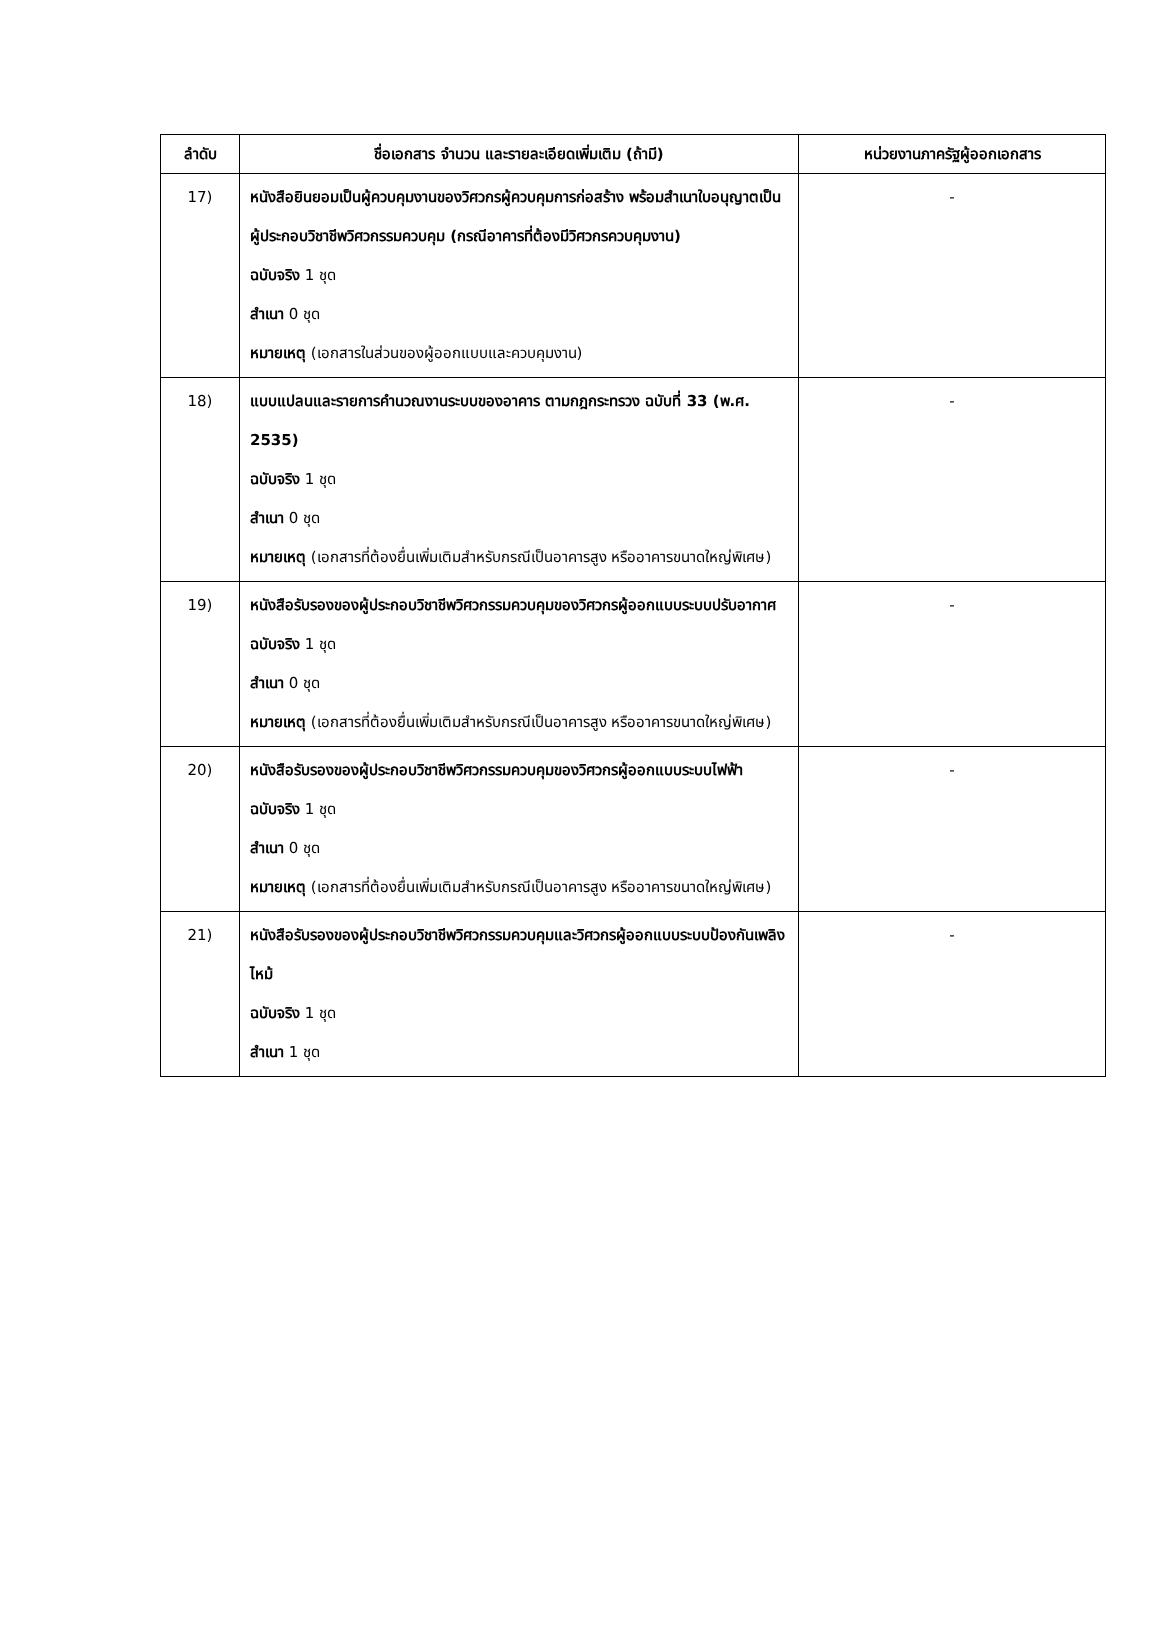| ลำดับ | ชื่อเอกสาร จำนวน และรายละเอียดเพิ่มเติม (ถ้ามี) | หน่วยงานภาครัฐผู้ออกเอกสาร |
| --- | --- | --- |
| 17) | หนังสือยินยอมเป็นผู้ควบคุมงานของวิศวกรผู้ควบคุมการก่อสร้าง พร้อมสำเนาใบอนุญาตเป็นผู้ประกอบวิชาชีพวิศวกรรมควบคุม (กรณีอาคารที่ต้องมีวิศวกรควบคุมงาน) ฉบับจริง 1 ชุด สำเนา 0 ชุด หมายเหตุ (เอกสารในส่วนของผู้ออกแบบและควบคุมงาน) | - |
| 18) | แบบแปลนและรายการคำนวณงานระบบของอาคาร ตามกฎกระทรวง ฉบับที่ 33 (พ.ศ. 2535) ฉบับจริง 1 ชุด สำเนา 0 ชุด หมายเหตุ (เอกสารที่ต้องยื่นเพิ่มเติมสำหรับกรณีเป็นอาคารสูง หรืออาคารขนาดใหญ่พิเศษ) | - |
| 19) | หนังสือรับรองของผู้ประกอบวิชาชีพวิศวกรรมควบคุมของวิศวกรผู้ออกแบบระบบปรับอากาศ ฉบับจริง 1 ชุด สำเนา 0 ชุด หมายเหตุ (เอกสารที่ต้องยื่นเพิ่มเติมสำหรับกรณีเป็นอาคารสูง หรืออาคารขนาดใหญ่พิเศษ) | - |
| 20) | หนังสือรับรองของผู้ประกอบวิชาชีพวิศวกรรมควบคุมของวิศวกรผู้ออกแบบระบบไฟฟ้า ฉบับจริง 1 ชุด สำเนา 0 ชุด หมายเหตุ (เอกสารที่ต้องยื่นเพิ่มเติมสำหรับกรณีเป็นอาคารสูง หรืออาคารขนาดใหญ่พิเศษ) | - |
| 21) | หนังสือรับรองของผู้ประกอบวิชาชีพวิศวกรรมควบคุมและวิศวกรผู้ออกแบบระบบป้องกันเพลิงไหม้ ฉบับจริง 1 ชุด สำเนา 1 ชุด | - |